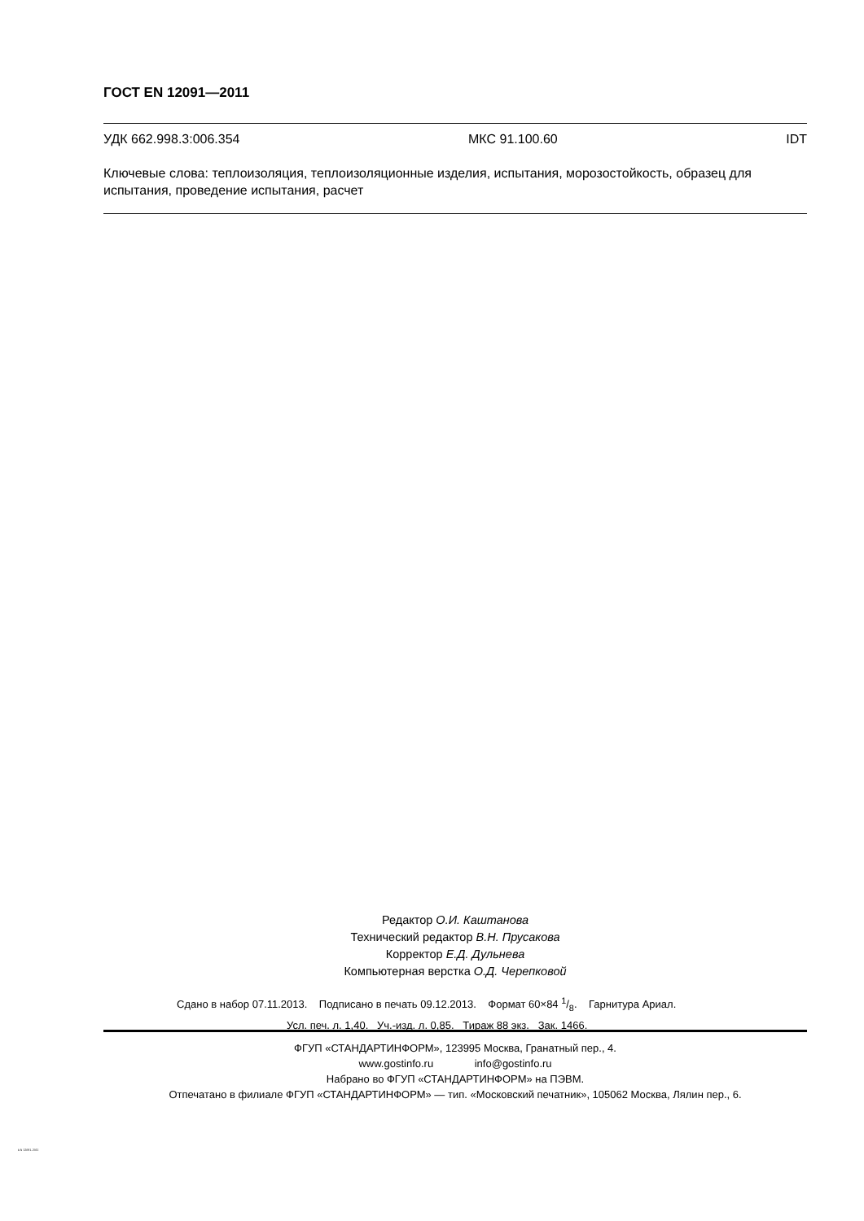ГОСТ EN 12091—2011
УДК 662.998.3:006.354 МКС 91.100.60 IDT
Ключевые слова: теплоизоляция, теплоизоляционные изделия, испытания, морозостойкость, образец для испытания, проведение испытания, расчет
Редактор О.И. Каштанова
Технический редактор В.Н. Прусакова
Корректор Е.Д. Дульнева
Компьютерная верстка О.Д. Черепковой
Сдано в набор 07.11.2013. Подписано в печать 09.12.2013. Формат 60×84 1/8. Гарнитура Ариал.
Усл. печ. л. 1,40. Уч.-изд. л. 0,85. Тираж 88 экз. Зак. 1466.
ФГУП «СТАНДАРТИНФОРМ», 123995 Москва, Гранатный пер., 4.
www.gostinfo.ru info@gostinfo.ru
Набрано во ФГУП «СТАНДАРТИНФОРМ» на ПЭВМ.
Отпечатано в филиале ФГУП «СТАНДАРТИНФОРМ» — тип. «Московский печатник», 105062 Москва, Лялин пер., 6.
EN 12091-2011